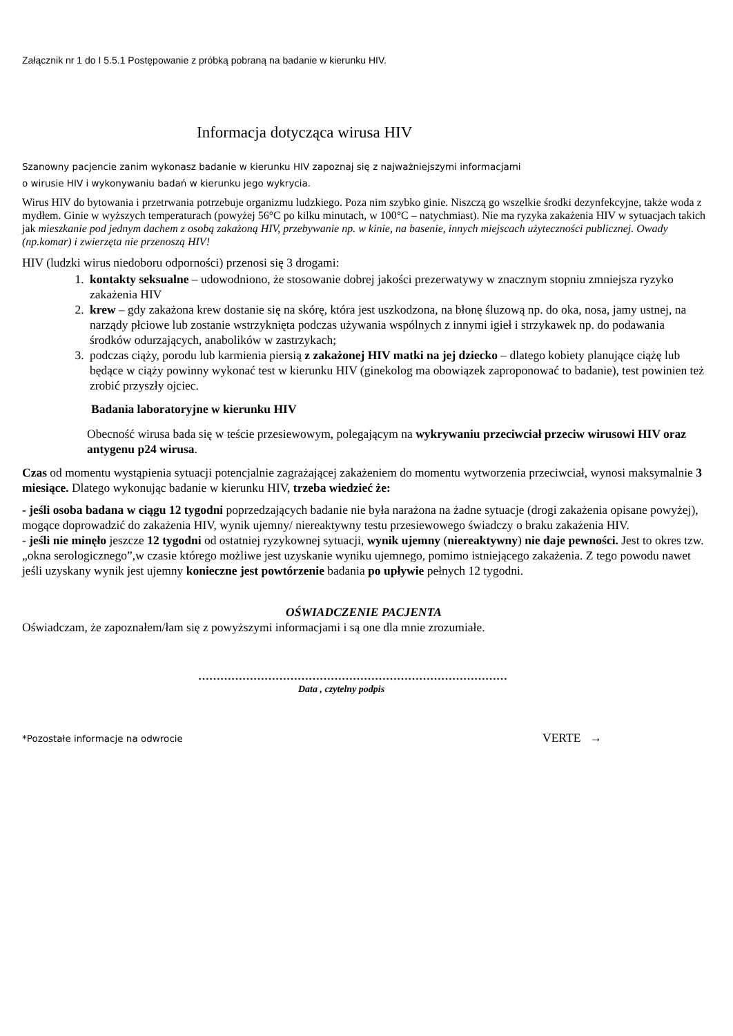Załącznik nr 1 do I 5.5.1 Postępowanie z próbką pobraną na badanie w kierunku HIV.
Informacja dotycząca wirusa HIV
Szanowny pacjencie zanim wykonasz badanie w kierunku HIV zapoznaj się z najważniejszymi informacjami
o wirusie HIV i wykonywaniu badań w kierunku jego wykrycia.
Wirus HIV do bytowania i przetrwania potrzebuje organizmu ludzkiego. Poza nim szybko ginie. Niszczą go wszelkie środki dezynfekcyjne, także woda z mydłem. Ginie w wyższych temperaturach (powyżej 56°C po kilku minutach, w 100°C – natychmiast). Nie ma ryzyka zakażenia HIV w sytuacjach takich jak mieszkanie pod jednym dachem z osobą zakażoną HIV, przebywanie np. w kinie, na basenie, innych miejscach użyteczności publicznej. Owady (np.komar) i zwierzęta nie przenoszą HIV!
HIV (ludzki wirus niedoboru odporności) przenosi się 3 drogami:
1. kontakty seksualne – udowodniono, że stosowanie dobrej jakości prezerwatywy w znacznym stopniu zmniejsza ryzyko zakażenia HIV
2. krew – gdy zakażona krew dostanie się na skórę, która jest uszkodzona, na błonę śluzową np. do oka, nosa, jamy ustnej, na narządy płciowe lub zostanie wstrzyknięta podczas używania wspólnych z innymi igieł i strzykawek np. do podawania środków odurzających, anabolików w zastrzykach;
3. podczas ciąży, porodu lub karmienia piersią z zakażonej HIV matki na jej dziecko – dlatego kobiety planujące ciążę lub będące w ciąży powinny wykonać test w kierunku HIV (ginekolog ma obowiązek zaproponować to badanie), test powinien też zrobić przyszły ojciec.
Badania laboratoryjne w kierunku HIV
Obecność wirusa bada się w teście przesiewowym, polegającym na wykrywaniu przeciwciał przeciw wirusowi HIV oraz antygenu p24 wirusa.
Czas od momentu wystąpienia sytuacji potencjalnie zagrażającej zakażeniem do momentu wytworzenia przeciwciał, wynosi maksymalnie 3 miesiące. Dlatego wykonując badanie w kierunku HIV, trzeba wiedzieć że:
- jeśli osoba badana w ciągu 12 tygodni poprzedzających badanie nie była narażona na żadne sytuacje (drogi zakażenia opisane powyżej), mogące doprowadzić do zakażenia HIV, wynik ujemny/ niereaktywny testu przesiewowego świadczy o braku zakażenia HIV.
- jeśli nie minęło jeszcze 12 tygodni od ostatniej ryzykownej sytuacji, wynik ujemny (niereaktywny) nie daje pewności. Jest to okres tzw. „okna serologicznego”,w czasie którego możliwe jest uzyskanie wyniku ujemnego, pomimo istniejącego zakażenia. Z tego powodu nawet jeśli uzyskany wynik jest ujemny konieczne jest powtórzenie badania po upływie pełnych 12 tygodni.
OŚWIADCZENIE PACJENTA
Oświadczam, że zapoznałem/łam się z powyższymi informacjami i są one dla mnie zrozumiałe.
…………………………………………………………………………
Data , czytelny podpis
*Pozostałe informacje na odwrocie VERTE →